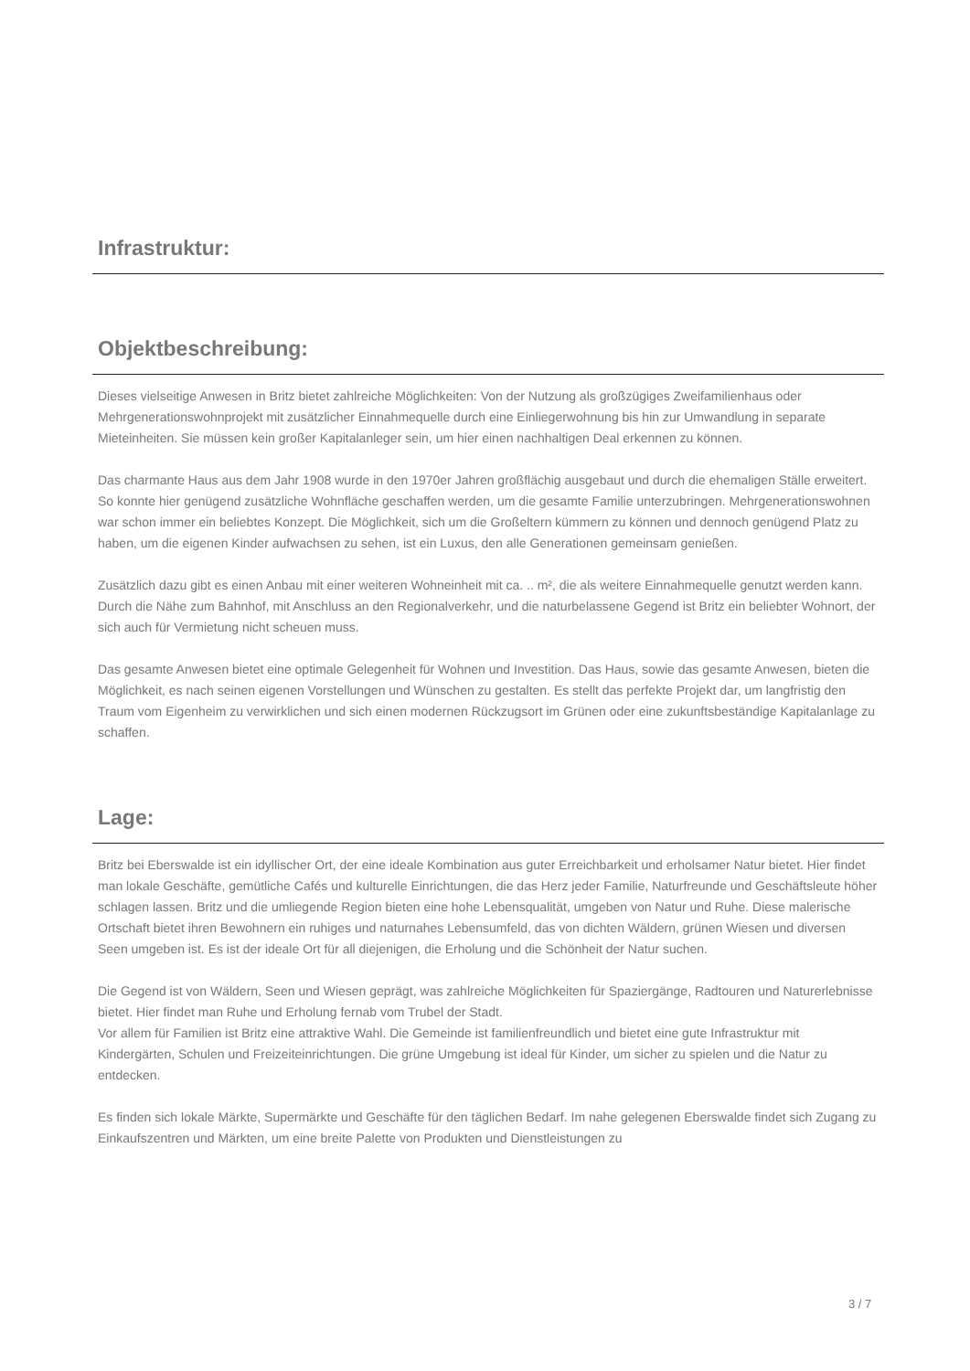Infrastruktur:
Objektbeschreibung:
Dieses vielseitige Anwesen in Britz bietet zahlreiche Möglichkeiten: Von der Nutzung als großzügiges Zweifamilienhaus oder Mehrgenerationswohnprojekt mit zusätzlicher Einnahmequelle durch eine Einliegerwohnung bis hin zur Umwandlung in separate Mieteinheiten. Sie müssen kein großer Kapitalanleger sein, um hier einen nachhaltigen Deal erkennen zu können.
Das charmante Haus aus dem Jahr 1908 wurde in den 1970er Jahren großflächig ausgebaut und durch die ehemaligen Ställe erweitert. So konnte hier genügend zusätzliche Wohnfläche geschaffen werden, um die gesamte Familie unterzubringen. Mehrgenerationswohnen war schon immer ein beliebtes Konzept. Die Möglichkeit, sich um die Großeltern kümmern zu können und dennoch genügend Platz zu haben, um die eigenen Kinder aufwachsen zu sehen, ist ein Luxus, den alle Generationen gemeinsam genießen.
Zusätzlich dazu gibt es einen Anbau mit einer weiteren Wohneinheit mit ca. .. m², die als weitere Einnahmequelle genutzt werden kann. Durch die Nähe zum Bahnhof, mit Anschluss an den Regionalverkehr, und die naturbelassene Gegend ist Britz ein beliebter Wohnort, der sich auch für Vermietung nicht scheuen muss.
Das gesamte Anwesen bietet eine optimale Gelegenheit für Wohnen und Investition. Das Haus, sowie das gesamte Anwesen, bieten die Möglichkeit, es nach seinen eigenen Vorstellungen und Wünschen zu gestalten. Es stellt das perfekte Projekt dar, um langfristig den Traum vom Eigenheim zu verwirklichen und sich einen modernen Rückzugsort im Grünen oder eine zukunftsbeständige Kapitalanlage zu schaffen.
Lage:
Britz bei Eberswalde ist ein idyllischer Ort, der eine ideale Kombination aus guter Erreichbarkeit und erholsamer Natur bietet. Hier findet man lokale Geschäfte, gemütliche Cafés und kulturelle Einrichtungen, die das Herz jeder Familie, Naturfreunde und Geschäftsleute höher schlagen lassen. Britz und die umliegende Region bieten eine hohe Lebensqualität, umgeben von Natur und Ruhe. Diese malerische Ortschaft bietet ihren Bewohnern ein ruhiges und naturnahes Lebensumfeld, das von dichten Wäldern, grünen Wiesen und diversen Seen umgeben ist. Es ist der ideale Ort für all diejenigen, die Erholung und die Schönheit der Natur suchen.
Die Gegend ist von Wäldern, Seen und Wiesen geprägt, was zahlreiche Möglichkeiten für Spaziergänge, Radtouren und Naturerlebnisse bietet. Hier findet man Ruhe und Erholung fernab vom Trubel der Stadt.
Vor allem für Familien ist Britz eine attraktive Wahl. Die Gemeinde ist familienfreundlich und bietet eine gute Infrastruktur mit Kindergärten, Schulen und Freizeiteinrichtungen. Die grüne Umgebung ist ideal für Kinder, um sicher zu spielen und die Natur zu entdecken.
Es finden sich lokale Märkte, Supermärkte und Geschäfte für den täglichen Bedarf. Im nahe gelegenen Eberswalde findet sich Zugang zu Einkaufszentren und Märkten, um eine breite Palette von Produkten und Dienstleistungen zu
3 / 7